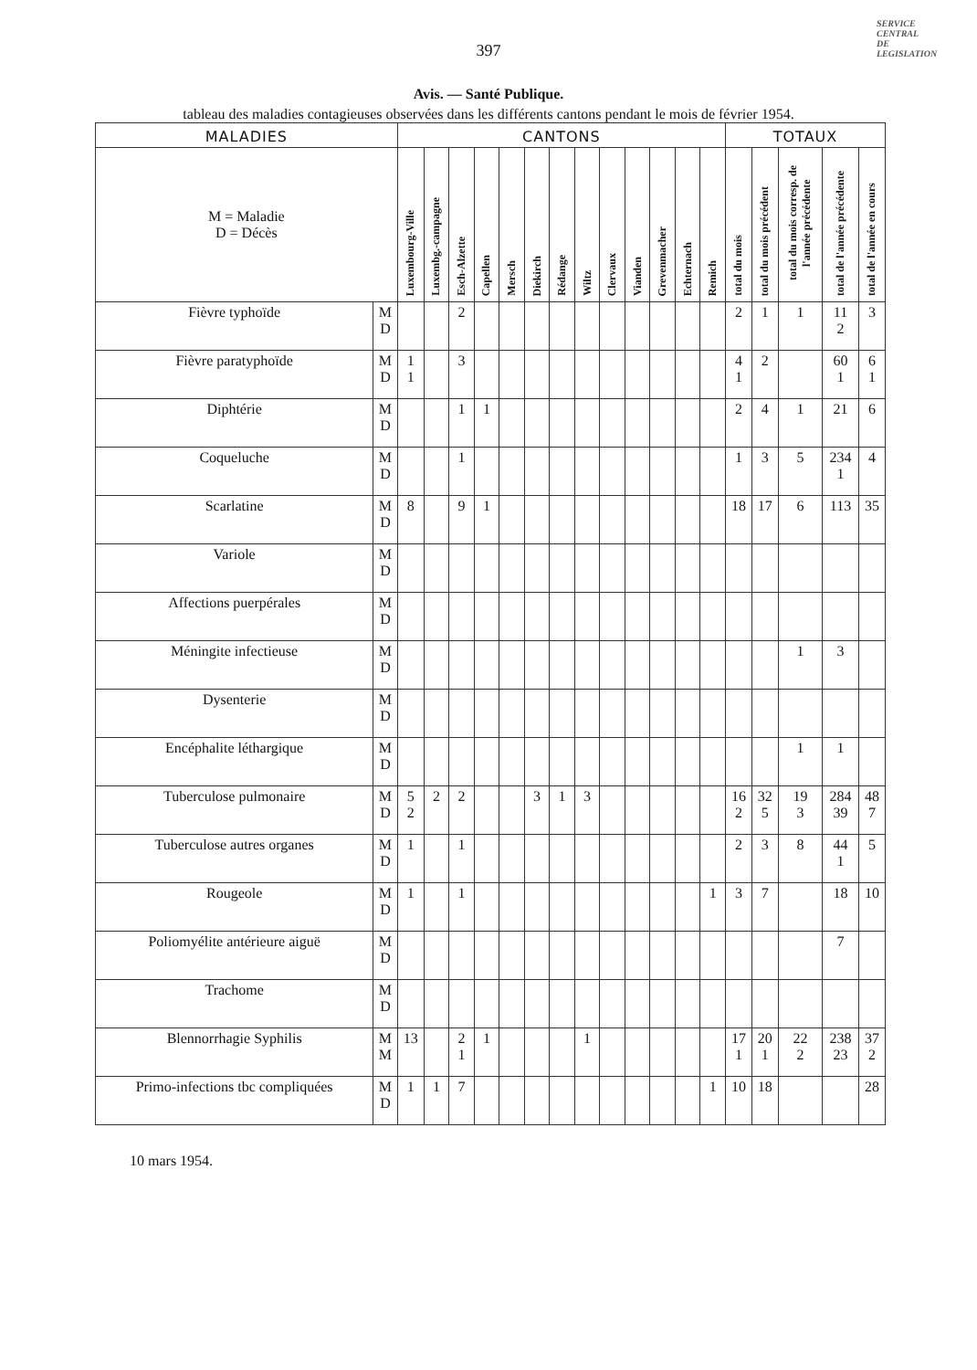SERVICE
CENTRAL
DE
LEGISLATION
397
Avis. — Santé Publique.
tableau des maladies contagieuses observées dans les différents cantons pendant le mois de février 1954.
| MALADIES | | CANTONS | | | | | | | | | | | | | TOTAUX | | | | |
| --- | --- | --- | --- | --- | --- | --- | --- | --- | --- | --- | --- | --- | --- | --- | --- | --- | --- | --- | --- |
| M = Maladie D = Décès | | Luxembourg-Ville | Luxembg.-campagne | Esch-Alzette | Capellen | Mersch | Diekirch | Rédange | Wiltz | Clervaux | Vianden | Grevenmacher | Echternach | Remich | total du mois | total du mois précédent | total du mois corresp. de l'année précédente | total de l'année précédente | total de l'année en cours |
| Fièvre typhoïde | M D | | | 2 | | | | | | | | | | | 2 | 1 | 1 | 11 2 | 3 |
| Fièvre paratyphoïde | M D | 1 1 | | 3 | | | | | | | | | | | 4 1 | 2 | | 60 1 | 6 1 |
| Diphtérie | M D | | | 1 | 1 | | | | | | | | | | 2 | 4 | 1 | 21 | 6 |
| Coqueluche | M D | | | 1 | | | | | | | | | | | 1 | 3 | 5 | 234 1 | 4 |
| Scarlatine | M D | 8 | | 9 | 1 | | | | | | | | | | 18 | 17 | 6 | 113 | 35 |
| Variole | M D | | | | | | | | | | | | | | | | | | |
| Affections puerpérales | M D | | | | | | | | | | | | | | | | | | |
| Méningite infectieuse | M D | | | | | | | | | | | | | | | | 1 | 3 | |
| Dysenterie | M D | | | | | | | | | | | | | | | | | | |
| Encéphalite léthargique | M D | | | | | | | | | | | | | | | | 1 | 1 | |
| Tuberculose pulmonaire | M D | 5 2 | 2 | 2 | | | 3 | 1 | 3 | | | | | | 16 2 | 32 5 | 19 3 | 284 39 | 48 7 |
| Tuberculose autres organes | M D | 1 | | 1 | | | | | | | | | | | 2 | 3 | 8 | 44 1 | 5 |
| Rougeole | M D | 1 | | 1 | | | | | | | | | | 1 | 3 | 7 | | 18 | 10 |
| Poliomyélite antérieure aiguë | M D | | | | | | | | | | | | | | | | | 7 | |
| Trachome | M D | | | | | | | | | | | | | | | | | | |
| Blennorrhagie Syphilis | M M | 13 | | 2 1 | 1 | | | | 1 | | | | | | 17 1 | 20 1 | 22 2 | 238 23 | 37 2 |
| Primo-infections tbc compliquées | M D | 1 | 1 | 7 | | | | | | | | | | 1 | 10 | 18 | | | 28 |
10 mars 1954.